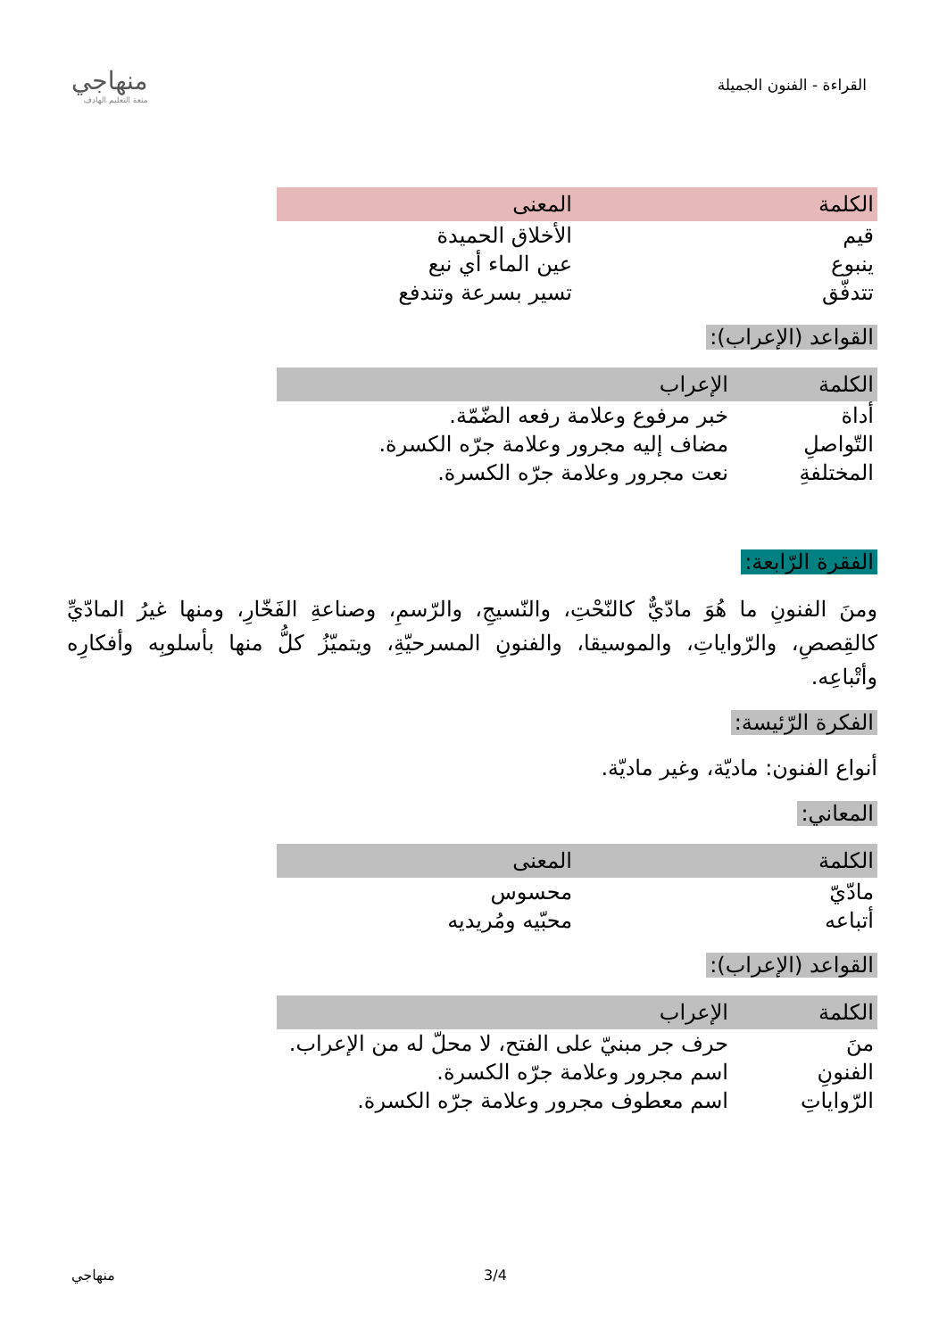القراءة - الفنون الجميلة
منهاجي
متعة التعليم الهادف
| الكلمة | المعنى |
| --- | --- |
| قيم | الأخلاق الحميدة |
| ينبوع | عين الماء أي نبع |
| تتدفّق | تسير بسرعة وتندفع |
القواعد (الإعراب):
| الكلمة | الإعراب |
| --- | --- |
| أداة | خبر مرفوع وعلامة رفعه الضّمّة. |
| التّواصلِ | مضاف إليه مجرور وعلامة جرّه الكسرة. |
| المختلفةِ | نعت مجرور وعلامة جرّه الكسرة. |
الفقرة الرّابعة:
ومنَ الفنونِ ما هُوَ مادّيٌّ كالنّحْتِ، والنّسيجِ، والرّسمِ، وصناعةِ الفَخّارِ، ومنها غيرُ المادّيِّ كالقِصصِ، والرّواياتِ، والموسيقا، والفنونِ المسرحيّةِ، ويتميّزُ كلُّ منها بأسلوبِه وأفكارِه وأتْباعِه.
الفكرة الرّئيسة:
أنواع الفنون: ماديّة، وغير ماديّة.
المعاني:
| الكلمة | المعنى |
| --- | --- |
| مادّيّ | محسوس |
| أتباعه | محبّيه ومُريديه |
القواعد (الإعراب):
| الكلمة | الإعراب |
| --- | --- |
| منَ | حرف جر مبنيّ على الفتح، لا محلّ له من الإعراب. |
| الفنونِ | اسم مجرور وعلامة جرّه الكسرة. |
| الرّواياتِ | اسم معطوف مجرور وعلامة جرّه الكسرة. |
منهاجي 3/4